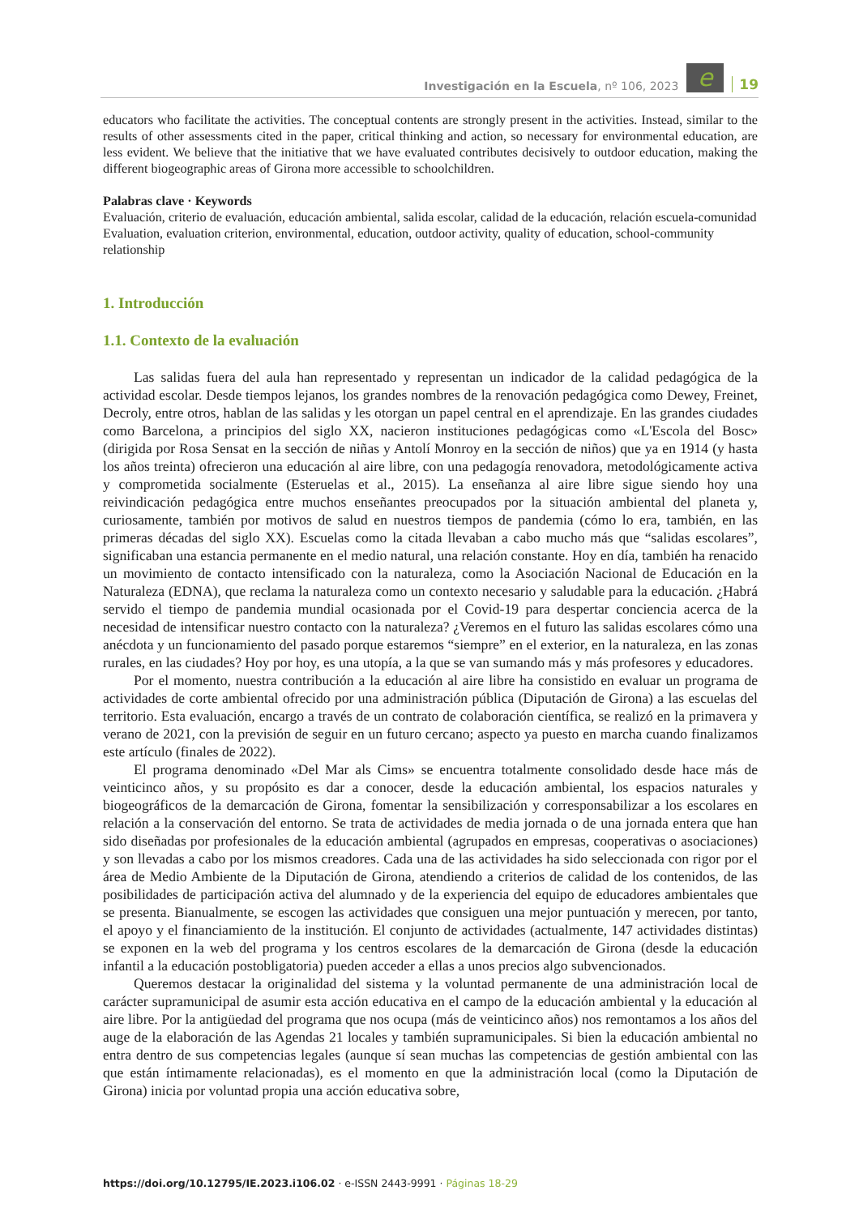Investigación en la Escuela, nº 106, 2023 e 19
educators who facilitate the activities. The conceptual contents are strongly present in the activities. Instead, similar to the results of other assessments cited in the paper, critical thinking and action, so necessary for environmental education, are less evident. We believe that the initiative that we have evaluated contributes decisively to outdoor education, making the different biogeographic areas of Girona more accessible to schoolchildren.
Palabras clave · Keywords
Evaluación, criterio de evaluación, educación ambiental, salida escolar, calidad de la educación, relación escuela-comunidad
Evaluation, evaluation criterion, environmental, education, outdoor activity, quality of education, school-community relationship
1. Introducción
1.1. Contexto de la evaluación
Las salidas fuera del aula han representado y representan un indicador de la calidad pedagógica de la actividad escolar. Desde tiempos lejanos, los grandes nombres de la renovación pedagógica como Dewey, Freinet, Decroly, entre otros, hablan de las salidas y les otorgan un papel central en el aprendizaje. En las grandes ciudades como Barcelona, a principios del siglo XX, nacieron instituciones pedagógicas como «L'Escola del Bosc» (dirigida por Rosa Sensat en la sección de niñas y Antolí Monroy en la sección de niños) que ya en 1914 (y hasta los años treinta) ofrecieron una educación al aire libre, con una pedagogía renovadora, metodológicamente activa y comprometida socialmente (Esteruelas et al., 2015). La enseñanza al aire libre sigue siendo hoy una reivindicación pedagógica entre muchos enseñantes preocupados por la situación ambiental del planeta y, curiosamente, también por motivos de salud en nuestros tiempos de pandemia (cómo lo era, también, en las primeras décadas del siglo XX). Escuelas como la citada llevaban a cabo mucho más que “salidas escolares”, significaban una estancia permanente en el medio natural, una relación constante. Hoy en día, también ha renacido un movimiento de contacto intensificado con la naturaleza, como la Asociación Nacional de Educación en la Naturaleza (EDNA), que reclama la naturaleza como un contexto necesario y saludable para la educación. ¿Habrá servido el tiempo de pandemia mundial ocasionada por el Covid-19 para despertar conciencia acerca de la necesidad de intensificar nuestro contacto con la naturaleza? ¿Veremos en el futuro las salidas escolares cómo una anécdota y un funcionamiento del pasado porque estaremos “siempre” en el exterior, en la naturaleza, en las zonas rurales, en las ciudades? Hoy por hoy, es una utopía, a la que se van sumando más y más profesores y educadores.
Por el momento, nuestra contribución a la educación al aire libre ha consistido en evaluar un programa de actividades de corte ambiental ofrecido por una administración pública (Diputación de Girona) a las escuelas del territorio. Esta evaluación, encargo a través de un contrato de colaboración científica, se realizó en la primavera y verano de 2021, con la previsión de seguir en un futuro cercano; aspecto ya puesto en marcha cuando finalizamos este artículo (finales de 2022).
El programa denominado «Del Mar als Cims» se encuentra totalmente consolidado desde hace más de veinticinco años, y su propósito es dar a conocer, desde la educación ambiental, los espacios naturales y biogeográficos de la demarcación de Girona, fomentar la sensibilización y corresponsabilizar a los escolares en relación a la conservación del entorno. Se trata de actividades de media jornada o de una jornada entera que han sido diseñadas por profesionales de la educación ambiental (agrupados en empresas, cooperativas o asociaciones) y son llevadas a cabo por los mismos creadores. Cada una de las actividades ha sido seleccionada con rigor por el área de Medio Ambiente de la Diputación de Girona, atendiendo a criterios de calidad de los contenidos, de las posibilidades de participación activa del alumnado y de la experiencia del equipo de educadores ambientales que se presenta. Bianualmente, se escogen las actividades que consiguen una mejor puntuación y merecen, por tanto, el apoyo y el financiamiento de la institución. El conjunto de actividades (actualmente, 147 actividades distintas) se exponen en la web del programa y los centros escolares de la demarcación de Girona (desde la educación infantil a la educación postobligatoria) pueden acceder a ellas a unos precios algo subvencionados.
Queremos destacar la originalidad del sistema y la voluntad permanente de una administración local de carácter supramunicipal de asumir esta acción educativa en el campo de la educación ambiental y la educación al aire libre. Por la antigüedad del programa que nos ocupa (más de veinticinco años) nos remontamos a los años del auge de la elaboración de las Agendas 21 locales y también supramunicipales. Si bien la educación ambiental no entra dentro de sus competencias legales (aunque sí sean muchas las competencias de gestión ambiental con las que están íntimamente relacionadas), es el momento en que la administración local (como la Diputación de Girona) inicia por voluntad propia una acción educativa sobre,
https://doi.org/10.12795/IE.2023.i106.02 · e-ISSN 2443-9991 · Páginas 18-29